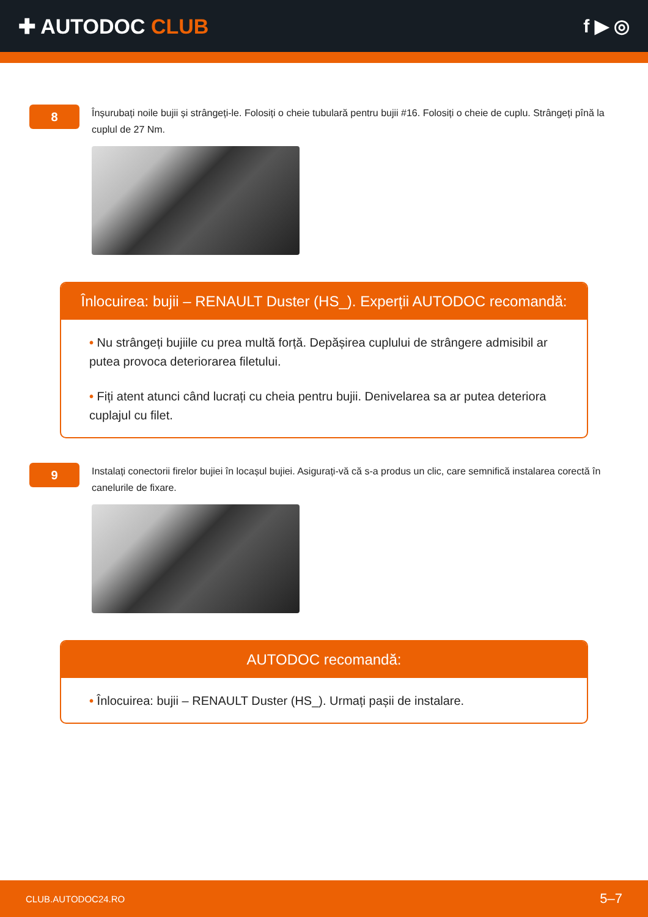✚ AUTODOC CLUB f ▶ ◎
8
Înșurubați noile bujii și strângeți-le. Folosiți o cheie tubulară pentru bujii #16. Folosiți o cheie de cuplu. Strângeți pînă la cuplul de 27 Nm.
Înlocuirea: bujii – RENAULT Duster (HS_). Experții AUTODOC recomandă:
• Nu strângeți bujiile cu prea multă forță. Depășirea cuplului de strângere admisibil ar putea provoca deteriorarea filetului.
• Fiți atent atunci când lucrați cu cheia pentru bujii. Denivelarea sa ar putea deteriora cuplajul cu filet.
9
Instalați conectorii firelor bujiei în locașul bujiei. Asigurați-vă că s-a produs un clic, care semnifică instalarea corectă în canelurile de fixare.
AUTODOC recomandă:
• Înlocuirea: bujii – RENAULT Duster (HS_). Urmați pașii de instalare.
CLUB.AUTODOC24.RO 5–7